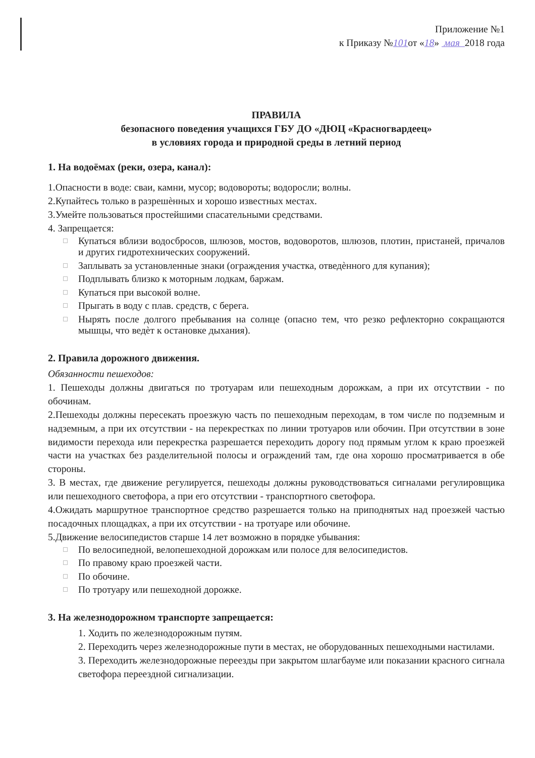Приложение №1
к Приказу №101от «18» мая 2018 года
ПРАВИЛА
безопасного поведения учащихся ГБУ ДО «ДЮЦ «Красногвардеец»
в условиях города и природной среды в летний период
1. На водоёмах (реки, озера, канал):
1.Опасности в воде: сваи, камни, мусор; водовороты; водоросли; волны.
2.Купайтесь только в разрешѐнных и хорошо известных местах.
3.Умейте пользоваться простейшими спасательными средствами.
4. Запрещается:
Купаться вблизи водосбросов, шлюзов, мостов, водоворотов, шлюзов, плотин, пристаней, причалов и других гидротехнических сооружений.
Заплывать за установленные знаки (ограждения участка, отведѐнного для купания);
Подплывать близко к моторным лодкам, баржам.
Купаться при высокой волне.
Прыгать в воду с плав. средств, с берега.
Нырять после долгого пребывания на солнце (опасно тем, что резко рефлекторно сокращаются мышцы, что ведѐт к остановке дыхания).
2. Правила дорожного движения.
Обязанности пешеходов:
1. Пешеходы должны двигаться по тротуарам или пешеходным дорожкам, а при их отсутствии - по обочинам.
2.Пешеходы должны пересекать проезжую часть по пешеходным переходам, в том числе по подземным и надземным, а при их отсутствии - на перекрестках по линии тротуаров или обочин. При отсутствии в зоне видимости перехода или перекрестка разрешается переходить дорогу под прямым углом к краю проезжей части на участках без разделительной полосы и ограждений там, где она хорошо просматривается в обе стороны.
3. В местах, где движение регулируется, пешеходы должны руководствоваться сигналами регулировщика или пешеходного светофора, а при его отсутствии - транспортного светофора.
4.Ожидать маршрутное транспортное средство разрешается только на приподнятых над проезжей частью посадочных площадках, а при их отсутствии - на тротуаре или обочине.
5.Движение велосипедистов старше 14 лет возможно в порядке убывания:
По велосипедной, велопешеходной дорожкам или полосе для велосипедистов.
По правому краю проезжей части.
По обочине.
По тротуару или пешеходной дорожке.
3. На железнодорожном транспорте запрещается:
1. Ходить по железнодорожным путям.
2. Переходить через железнодорожные пути в местах, не оборудованных пешеходными настилами.
3. Переходить железнодорожные переезды при закрытом шлагбауме или показании красного сигнала светофора переездной сигнализации.